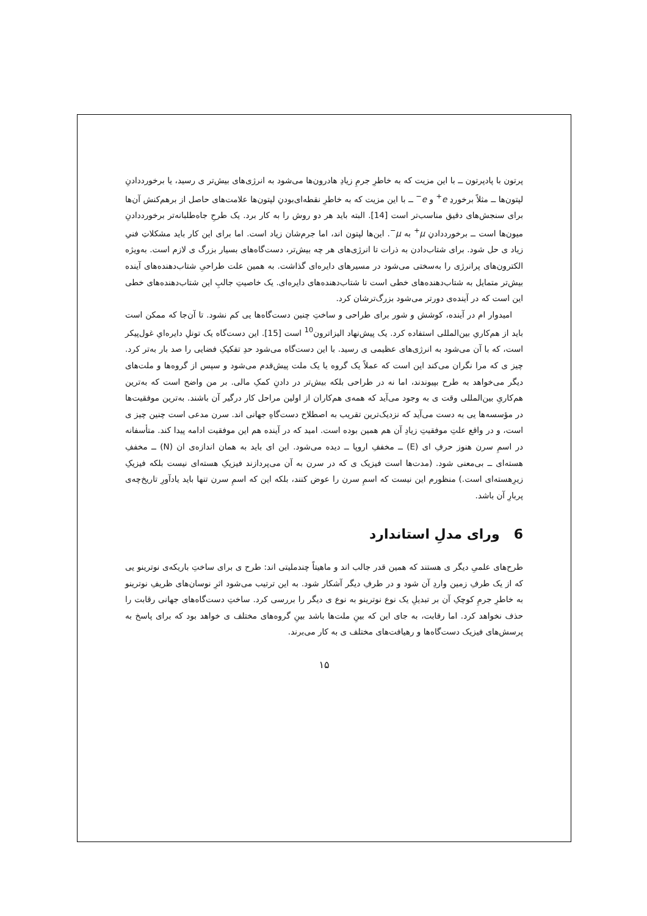پرتون با پادپرتون ــ با این مزیت که به خاطرِ جرمِ زیادِ هادرون‌ها می‌شود به انرژی‌های بیش‌تر ی رسید، یا برخورددادنِ لپتون‌ها ــ مثلاً برخوردِ e<sup>+</sup> و e<sup>−</sup> ــ با این مزیت که به خاطرِ نقطه‌ای‌بودنِ لپتون‌ها علامت‌های حاصل از برهم‌کنش آن‌ها برای سنجش‌های دقیق مناسب‌تر است [14]. البته باید هر دو روش را به کار برد. یک طرحِ جاه‌طلبانه‌تر برخورددادنِ میون‌ها است ــ برخورددادنِ μ<sup>+</sup> به μ<sup>−</sup>. این‌ها لپتون اند، اما جرم‌شان زیاد است. اما برای این کار باید مشکلاتِ فنیِ زیاد ی حل شود. برای شتاب‌دادن به ذرات تا انرژی‌های هر چه بیش‌تر، دست‌گاه‌های بسیار بزرگ ی لازم است. به‌ویژه الکترون‌های پرانرژی را به‌سختی می‌شود در مسیرهای دایره‌ای گذاشت. به همین علت طراحیِ شتاب‌دهنده‌های آینده بیش‌تر متمایل به شتاب‌دهنده‌های خطی است تا شتاب‌دهنده‌های دایره‌ای. یک خاصیتِ جالبِ این شتاب‌دهنده‌های خطی این است که در آینده‌ی دورتر می‌شود بزرگ‌ترشان کرد.
امیدوار ام در آینده، کوشش و شور برای طراحی و ساختِ چنین دست‌گاه‌ها یی کم نشود. تا آن‌جا که ممکن است باید از هم‌کاریِ بین‌المللی استفاده کرد. یک پیش‌نهاد الیزاترون<sup>10</sup> است [15]. این دست‌گاه یک تونلِ دایره‌ایِ غول‌پیکر است، که با آن می‌شود به انرژی‌های عظیمی ی رسید. با این دست‌گاه می‌شود حدِ تفکیکِ فضایی را صد بار به‌تر کرد. چیز ی که مرا نگران می‌کند این است که عملاً یک گروه یا یک ملت پیش‌قدم می‌شود و سپس از گروه‌ها و ملت‌های دیگر می‌خواهد به طرح بپیوندند، اما نه در طراحی بلکه بیش‌تر در دادنِ کمکِ مالی. بر من واضح است که به‌ترین هم‌کاریِ بین‌المللی وقت ی به وجود می‌آید که همه‌ی هم‌کاران از اولین مراحل کار درگیر آن باشند. به‌ترین موفقیت‌ها در مؤسسه‌ها یی به دست می‌آید که نزدیک‌ترین تقریب به اصطلاح دست‌گاهِ جهانی اند. سرن مدعی است چنین چیز ی است، و در واقع علتِ موفقیتِ زیادِ آن هم همین بوده است. امید که در آینده هم این موفقیت ادامه پیدا کند. متأسفانه در اسمِ سرن هنوز حرفِ ای (E) ــ مخففِ اروپا ــ دیده می‌شود. این ای باید به همان اندازه‌ی ان (N) ــ مخففِ هسته‌ای ــ بی‌معنی شود. (مدت‌ها است فیزیک ی که در سرن به آن می‌پردازند فیزیکِ هسته‌ای نیست بلکه فیزیکِ زیرِهسته‌ای است.) منظورم این نیست که اسمِ سرن را عوض کنند، بلکه این که اسمِ سرن تنها باید یادآورِ تاریخ‌چه‌ی پربارِ آن باشد.
6 ورای مدلِ استاندارد
طرح‌های علمیِ دیگر ی هستند که همین قدر جالب اند و ماهیتاً چندملیتی اند: طرح ی برای ساختِ باریکه‌ی نوترینو یی که از یک طرفِ زمین واردِ آن شود و در طرفِ دیگر آشکار شود. به این ترتیب می‌شود اثرِ نوسان‌های ظریفِ نوترینو به خاطرِ جرمِ کوچکِ آن بر تبدیلِ یک نوع نوترینو به نوع ی دیگر را بررسی کرد. ساختِ دست‌گاه‌های جهانی رقابت را حذف نخواهد کرد. اما رقابت، به جای این که بینِ ملت‌ها باشد بینِ گروه‌های مختلف ی خواهد بود که برای پاسخ به پرسش‌های فیزیک دست‌گاه‌ها و رهیافت‌های مختلف ی به کار می‌برند.
۱۵